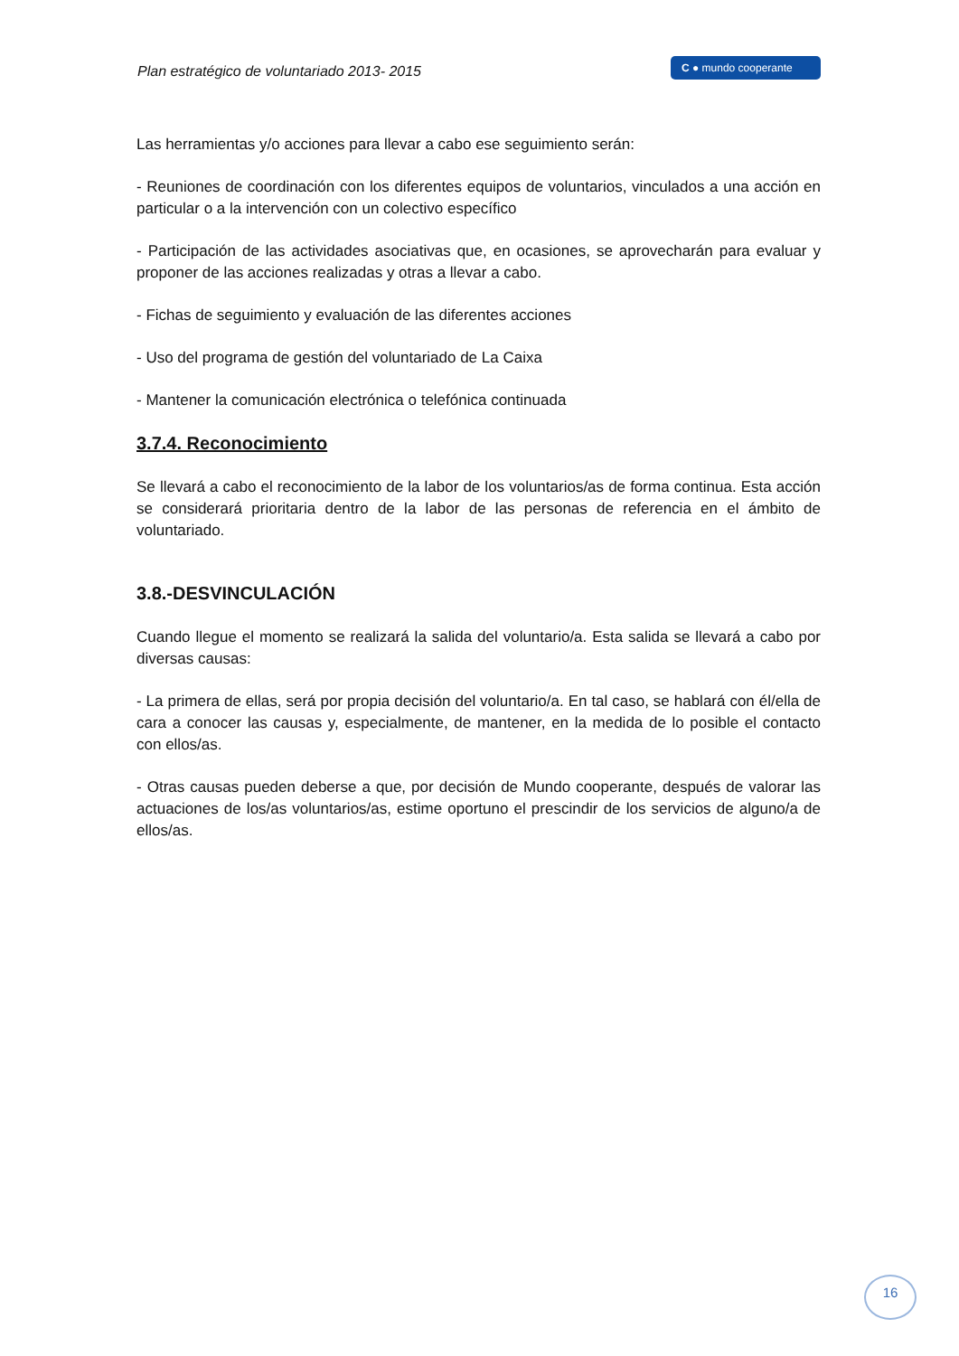Plan estratégico de voluntariado 2013- 2015
C ● mundo cooperante
Las herramientas y/o acciones para llevar a cabo ese seguimiento serán:
- Reuniones de coordinación con los diferentes equipos de voluntarios, vinculados a una acción en particular o a la intervención con un colectivo específico
- Participación de las actividades asociativas que, en ocasiones, se aprovecharán para evaluar y proponer de las acciones realizadas y otras a llevar a cabo.
- Fichas de seguimiento y evaluación de las diferentes acciones
- Uso del programa de gestión del voluntariado de La Caixa
- Mantener la comunicación electrónica o telefónica continuada
3.7.4. Reconocimiento
Se llevará a cabo el reconocimiento de la labor de los voluntarios/as de forma continua. Esta acción se considerará prioritaria dentro de la labor de las personas de referencia en el ámbito de voluntariado.
3.8.-DESVINCULACIÓN
Cuando llegue el momento se realizará la salida del voluntario/a. Esta salida se llevará a cabo por diversas causas:
- La primera de ellas, será por propia decisión del voluntario/a. En tal caso, se hablará con él/ella de cara a conocer las causas y, especialmente, de mantener, en la medida de lo posible el contacto con ellos/as.
- Otras causas pueden deberse a que, por decisión de Mundo cooperante, después de valorar las actuaciones de los/as voluntarios/as, estime oportuno el prescindir de los servicios de alguno/a de ellos/as.
16